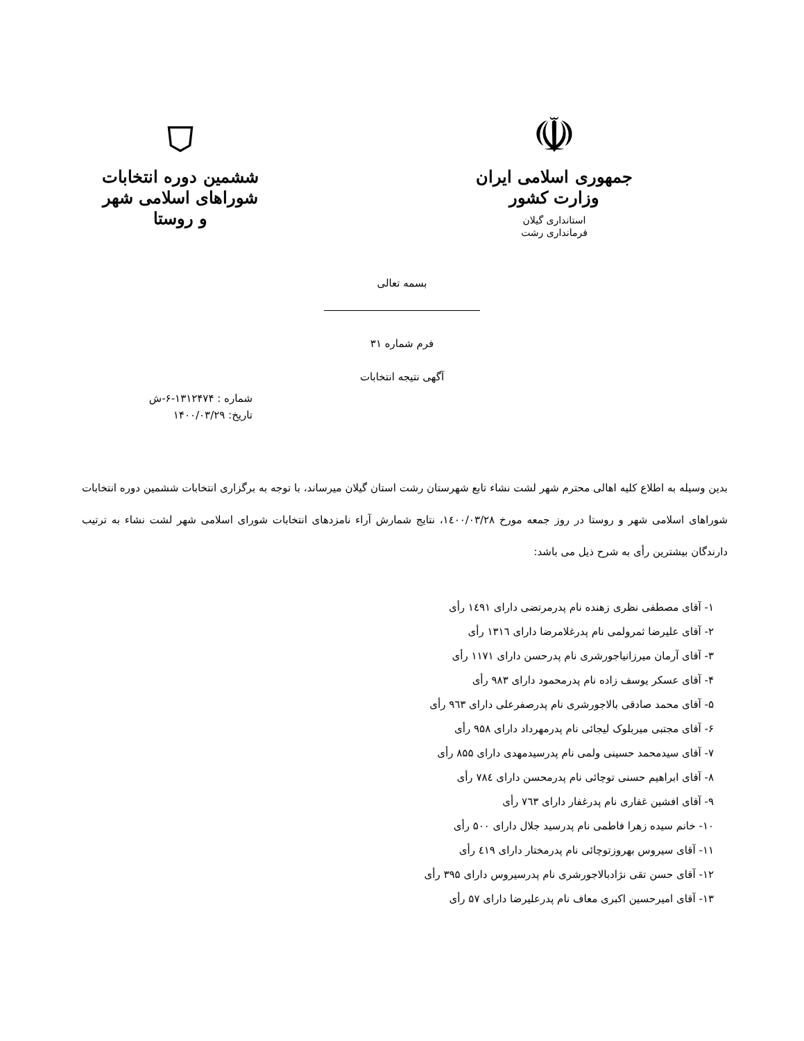☫
جمهوری اسلامی ایران
وزارت کشور
استانداری گیلان
فرمانداری رشت
⛉
ششمین دوره انتخابات
شوراهای اسلامی شهر و روستا
بسمه تعالی
فرم شماره ۳۱
آگهی نتیجه انتخابات
شماره : ۱۳۱۲۴۷۴-۶-ش
تاریخ: ۱۴۰۰/۰۳/۲۹
بدین وسیله به اطلاع کلیه اهالی محترم شهر لشت نشاء تابع شهرستان رشت استان گیلان میرساند، با توجه به برگزاری انتخابات ششمین دوره انتخابات شوراهای اسلامی شهر و روستا در روز جمعه مورخ ۱٤۰۰/۰۳/۲۸، نتایج شمارش آراء نامزدهای انتخابات شورای اسلامی شهر لشت نشاء به ترتیب دارندگان بیشترین رأی به شرح ذیل می باشد:
۱- آقای مصطفی نظری زهنده نام پدرمرتضی دارای ۱٤۹۱ رأی
۲- آقای علیرضا ثمرولمی نام پدرغلامرضا دارای ۱۳۱٦ رأی
۳- آقای آرمان میرزانیاجورشری نام پدرحسن دارای ۱۱۷۱ رأی
۴- آقای عسکر یوسف زاده نام پدرمحمود دارای ۹۸۳ رأی
۵- آقای محمد صادقی بالاجورشری نام پدرصفرعلی دارای ۹٦۳ رأی
۶- آقای مجتبی میربلوک لیجائی نام پدرمهرداد دارای ۹۵۸ رأی
۷- آقای سیدمحمد حسینی ولمی نام پدرسیدمهدی دارای ۸۵۵ رأی
۸- آقای ابراهیم حسنی توچائی نام پدرمحسن دارای ۷۸٤ رأی
۹- آقای افشین غفاری نام پدرغفار دارای ۷٦۳ رأی
۱۰- خانم سیده زهرا فاطمی نام پدرسید جلال دارای ۵۰۰ رأی
۱۱- آقای سیروس بهروزتوچائی نام پدرمختار دارای ٤۱۹ رأی
۱۲- آقای حسن تقی نژادبالاجورشری نام پدرسیروس دارای ۳۹۵ رأی
۱۳- آقای امیرحسین اکبری معاف نام پدرعلیرضا دارای ۵۷ رأی